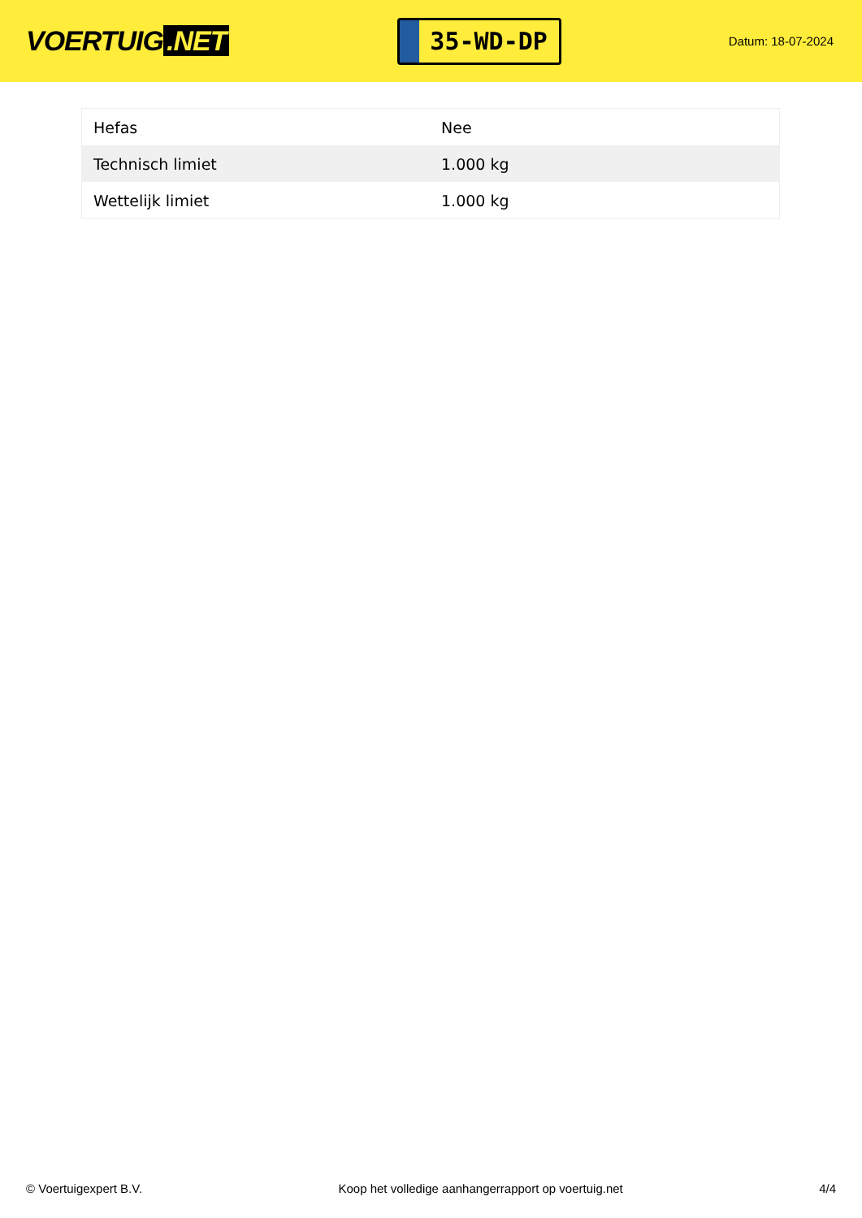VOERTUIG.NET
35-WD-DP
Datum: 18-07-2024
| Hefas | Nee |
| Technisch limiet | 1.000 kg |
| Wettelijk limiet | 1.000 kg |
© Voertuigexpert B.V. Koop het volledige aanhangerrapport op voertuig.net 4/4